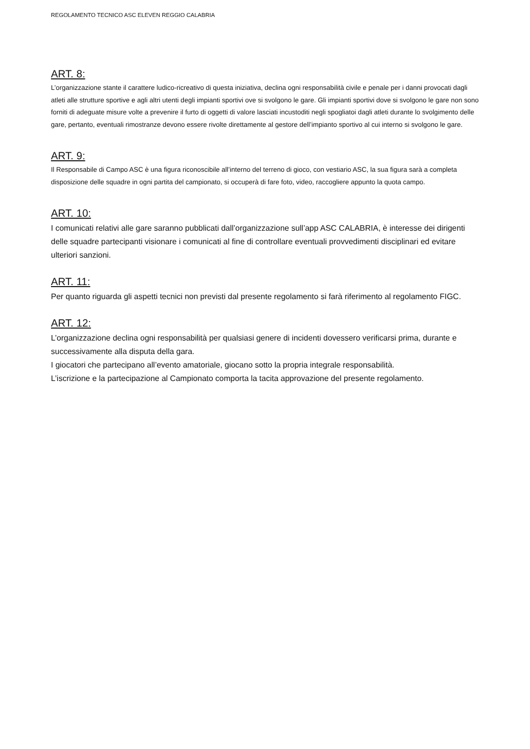REGOLAMENTO TECNICO ASC ELEVEN REGGIO CALABRIA
ART. 8:
L’organizzazione stante il carattere ludico-ricreativo di questa iniziativa, declina ogni responsabilità civile e penale per i danni provocati dagli atleti alle strutture sportive e agli altri utenti degli impianti sportivi ove si svolgono le gare. Gli impianti sportivi dove si svolgono le gare non sono forniti di adeguate misure volte a prevenire il furto di oggetti di valore lasciati incustoditi negli spogliatoi dagli atleti durante lo svolgimento delle gare, pertanto, eventuali rimostranze devono essere rivolte direttamente al gestore dell’impianto sportivo al cui interno si svolgono le gare.
ART. 9:
Il Responsabile di Campo ASC è una figura riconoscibile all’interno del terreno di gioco, con vestiario ASC, la sua figura sarà a completa disposizione delle squadre in ogni partita del campionato, si occuperà di fare foto, video, raccogliere appunto la quota campo.
ART. 10:
I comunicati relativi alle gare saranno pubblicati dall’organizzazione sull’app ASC CALABRIA, è interesse dei dirigenti delle squadre partecipanti visionare i comunicati al fine di controllare eventuali provvedimenti disciplinari ed evitare ulteriori sanzioni.
ART. 11:
Per quanto riguarda gli aspetti tecnici non previsti dal presente regolamento si farà riferimento al regolamento FIGC.
ART. 12:
L’organizzazione declina ogni responsabilità per qualsiasi genere di incidenti dovessero verificarsi prima, durante e successivamente alla disputa della gara.
I giocatori che partecipano all’evento amatoriale, giocano sotto la propria integrale responsabilità.
L’iscrizione e la partecipazione al Campionato comporta la tacita approvazione del presente regolamento.